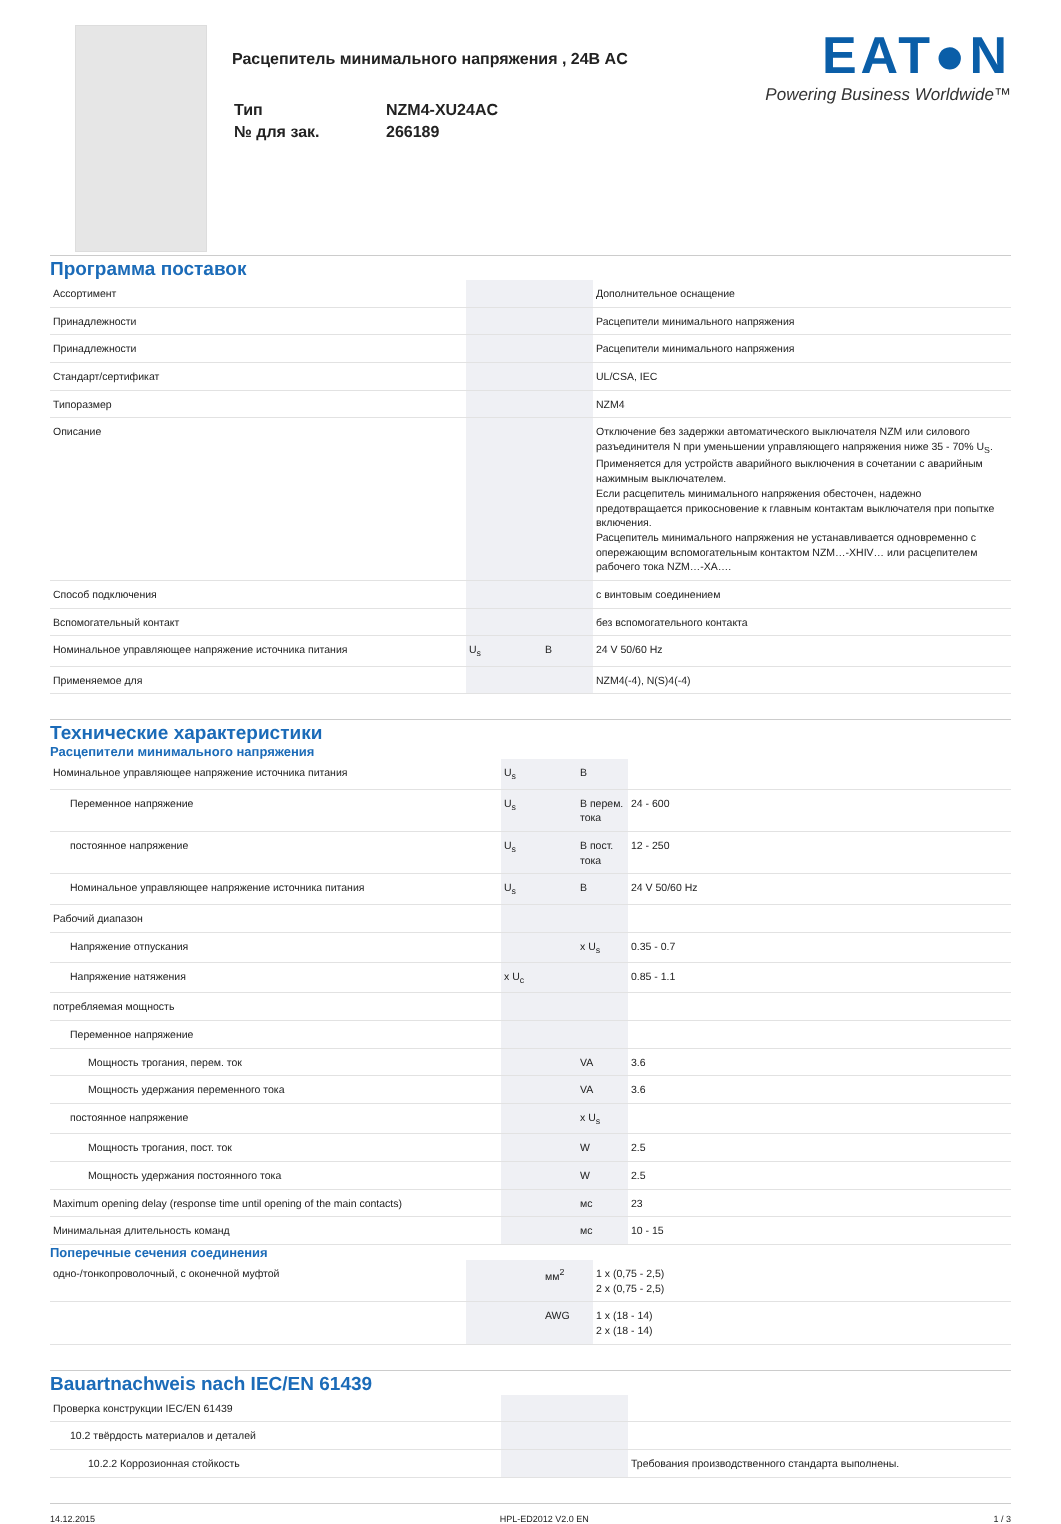Расцепитель минимального напряжения , 24В AC
| Тип | NZM4-XU24AC |
| № для зак. | 266189 |
EAT●N
Powering Business Worldwide™
Программа поставок
| Ассортимент | | | Дополнительное оснащение |
| Принадлежности | | | Расцепители минимального напряжения |
| Принадлежности | | | Расцепители минимального напряжения |
| Стандарт/сертификат | | | UL/CSA, IEC |
| Типоразмер | | | NZM4 |
| Описание | | | Отключение без задержки автоматического выключателя NZM или силового разъединителя N при уменьшении управляющего напряжения ниже 35 - 70% U<sub>S</sub>. Применяется для устройств аварийного выключения в сочетании с аварийным нажимным выключателем. Если расцепитель минимального напряжения обесточен, надежно предотвращается прикосновение к главным контактам выключателя при попытке включения. Расцепитель минимального напряжения не устанавливается одновременно с опережающим вспомогательным контактом NZM…-XHIV… или расцепителем рабочего тока NZM…-XA…. |
| Способ подключения | | | с винтовым соединением |
| Вспомогательный контакт | | | без вспомогательного контакта |
| Номинальное управляющее напряжение источника питания | U<sub>s</sub> | В | 24 V 50/60 Hz |
| Применяемое для | | | NZM4(-4), N(S)4(-4) |
Технические характеристики
Расцепители минимального напряжения
| Номинальное управляющее напряжение источника питания | U<sub>s</sub> | В | |
| Переменное напряжение | U<sub>s</sub> | В перем. тока | 24 - 600 |
| постоянное напряжение | U<sub>s</sub> | В пост. тока | 12 - 250 |
| Номинальное управляющее напряжение источника питания | U<sub>s</sub> | В | 24 V 50/60 Hz |
| Рабочий диапазон | | | |
| Напряжение отпускания | | x U<sub>s</sub> | 0.35 - 0.7 |
| Напряжение натяжения | x U<sub>c</sub> | | 0.85 - 1.1 |
| потребляемая мощность | | | |
| Переменное напряжение | | | |
| Мощность трогания, перем. ток | | VA | 3.6 |
| Мощность удержания переменного тока | | VA | 3.6 |
| постоянное напряжение | | x U<sub>s</sub> | |
| Мощность трогания, пост. ток | | W | 2.5 |
| Мощность удержания постоянного тока | | W | 2.5 |
| Maximum opening delay (response time until opening of the main contacts) | | мс | 23 |
| Минимальная длительность команд | | мс | 10 - 15 |
Поперечные сечения соединения
| одно-/тонкопроволочный, с оконечной муфтой | | мм<sup>2</sup> | 1 x (0,75 - 2,5) 2 x (0,75 - 2,5) |
| | | AWG | 1 x (18 - 14) 2 x (18 - 14) |
Bauartnachweis nach IEC/EN 61439
| Проверка конструкции IEC/EN 61439 | | | |
| 10.2 твёрдость материалов и деталей | | | |
| 10.2.2 Коррозионная стойкость | | | Требования производственного стандарта выполнены. |
14.12.2015 HPL-ED2012 V2.0 EN 1 / 3